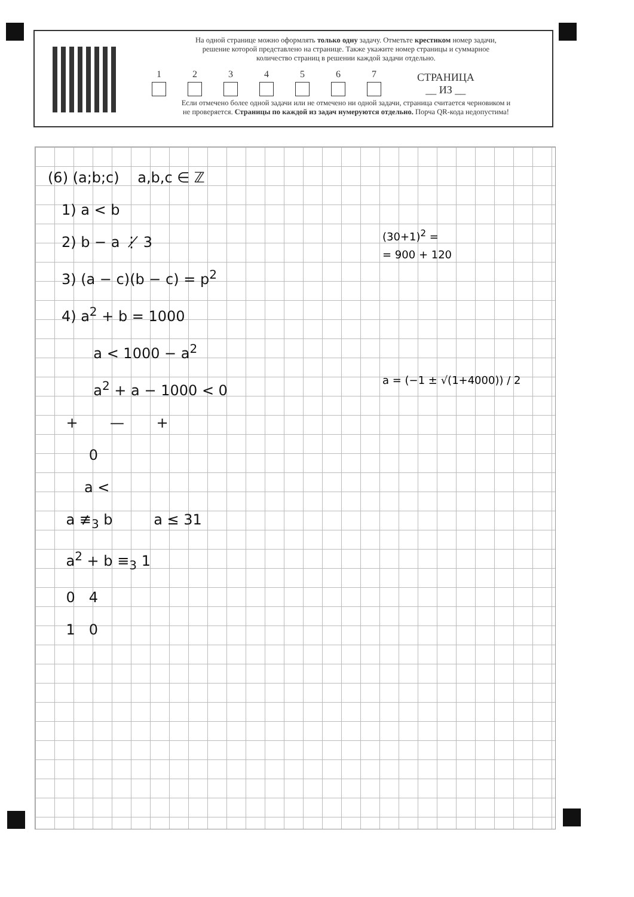На одной странице можно оформлять только одну задачу. Отметьте крестиком номер задачи,
решение которой представлено на странице. Также укажите номер страницы и суммарное
количество страниц в решении каждой задачи отдельно.
1
2
3
4
5
6
7
СТРАНИЦА
__ ИЗ __
Если отмечено более одной задачи или не отмечено ни одной задачи, страница считается черновиком и
не проверяется. Страницы по каждой из задач нумеруются отдельно. Порча QR-кода недопустима!
(6) (a;b;c) a,b,c ∈ ℤ
1) a < b
2) b − a ⋮̸ 3
3) (a − c)(b − c) = p<sup>2</sup>
4) a<sup>2</sup> + b = 1000
a < 1000 − a<sup>2</sup>
a<sup>2</sup> + a − 1000 < 0
+ — +
0
a <
a ≢<sub>3</sub> b a ≤ 31
a<sup>2</sup> + b ≡<sub>3</sub> 1
0 4
1 0
(30+1)<sup>2</sup> =
= 900 + 120
a = (−1 ± √(1+4000)) / 2